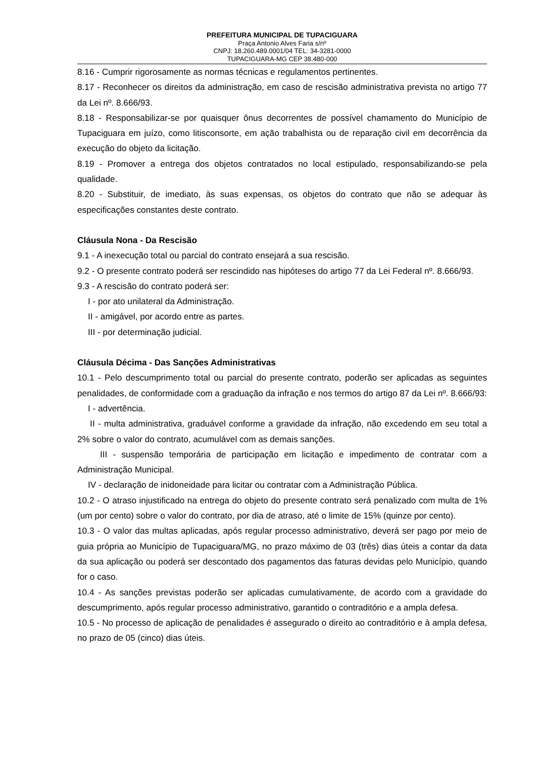PREFEITURA MUNICIPAL DE TUPACIGUARA
Praça Antonio Alves Faria s/nº
CNPJ: 18.260.489.0001/04 TEL: 34-3281-0000
TUPACIGUARA-MG CEP 38.480-000
8.16 - Cumprir rigorosamente as normas técnicas e regulamentos pertinentes.
8.17 - Reconhecer os direitos da administração, em caso de rescisão administrativa prevista no artigo 77 da Lei nº. 8.666/93.
8.18 - Responsabilizar-se por quaisquer ônus decorrentes de possível chamamento do Município de Tupaciguara em juízo, como litisconsorte, em ação trabalhista ou de reparação civil em decorrência da execução do objeto da licitação.
8.19 - Promover a entrega dos objetos contratados no local estipulado, responsabilizando-se pela qualidade.
8.20 - Substituir, de imediato, às suas expensas, os objetos do contrato que não se adequar às especificações constantes deste contrato.
Cláusula Nona - Da Rescisão
9.1 - A inexecução total ou parcial do contrato ensejará a sua rescisão.
9.2 - O presente contrato poderá ser rescindido nas hipóteses do artigo 77 da Lei Federal nº. 8.666/93.
9.3 - A rescisão do contrato poderá ser:
I - por ato unilateral da Administração.
II - amigável, por acordo entre as partes.
III - por determinação judicial.
Cláusula Décima - Das Sanções Administrativas
10.1 - Pelo descumprimento total ou parcial do presente contrato, poderão ser aplicadas as seguintes penalidades, de conformidade com a graduação da infração e nos termos do artigo 87 da Lei nº. 8.666/93:
I - advertência.
II - multa administrativa, graduável conforme a gravidade da infração, não excedendo em seu total a 2% sobre o valor do contrato, acumulável com as demais sanções.
III - suspensão temporária de participação em licitação e impedimento de contratar com a Administração Municipal.
IV - declaração de inidoneidade para licitar ou contratar com a Administração Pública.
10.2 - O atraso injustificado na entrega do objeto do presente contrato será penalizado com multa de 1% (um por cento) sobre o valor do contrato, por dia de atraso, até o limite de 15% (quinze por cento).
10.3 - O valor das multas aplicadas, após regular processo administrativo, deverá ser pago por meio de guia própria ao Município de Tupaciguara/MG, no prazo máximo de 03 (três) dias úteis a contar da data da sua aplicação ou poderá ser descontado dos pagamentos das faturas devidas pelo Município, quando for o caso.
10.4 - As sanções previstas poderão ser aplicadas cumulativamente, de acordo com a gravidade do descumprimento, após regular processo administrativo, garantido o contraditório e a ampla defesa.
10.5 - No processo de aplicação de penalidades é assegurado o direito ao contraditório e à ampla defesa, no prazo de 05 (cinco) dias úteis.